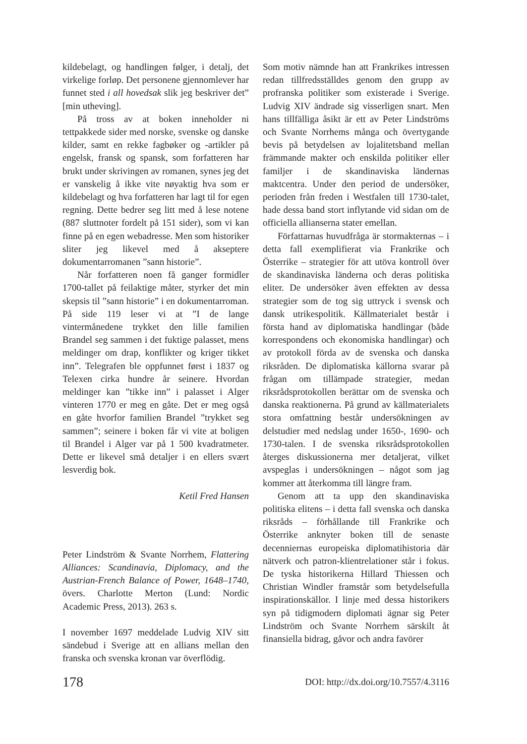kildebelagt, og handlingen følger, i detalj, det virkelige forløp. Det personene gjennomlever har funnet sted i all hovedsak slik jeg beskriver det” [min utheving].
På tross av at boken inneholder ni tettpakkede sider med norske, svenske og danske kilder, samt en rekke fagbøker og -artikler på engelsk, fransk og spansk, som forfatteren har brukt under skrivingen av romanen, synes jeg det er vanskelig å ikke vite nøyaktig hva som er kildebelagt og hva forfatteren har lagt til for egen regning. Dette bedrer seg litt med å lese notene (887 sluttnoter fordelt på 151 sider), som vi kan finne på en egen webadresse. Men som historiker sliter jeg likevel med å akseptere dokumentarromanen ”sann historie”.
Når forfatteren noen få ganger formidler 1700-tallet på feilaktige måter, styrker det min skepsis til ”sann historie” i en dokumentarroman. På side 119 leser vi at ”I de lange vintermånedene trykket den lille familien Brandel seg sammen i det fuktige palasset, mens meldinger om drap, konflikter og kriger tikket inn”. Telegrafen ble oppfunnet først i 1837 og Telexen cirka hundre år seinere. Hvordan meldinger kan ”tikke inn” i palasset i Alger vinteren 1770 er meg en gåte. Det er meg også en gåte hvorfor familien Brandel ”trykket seg sammen”; seinere i boken får vi vite at boligen til Brandel i Alger var på 1 500 kvadratmeter. Dette er likevel små detaljer i en ellers svært lesverdig bok.
Ketil Fred Hansen
Peter Lindström & Svante Norrhem, Flattering Alliances: Scandinavia, Diplomacy, and the Austrian-French Balance of Power, 1648–1740, övers. Charlotte Merton (Lund: Nordic Academic Press, 2013). 263 s.
I november 1697 meddelade Ludvig XIV sitt sändebud i Sverige att en allians mellan den franska och svenska kronan var överflödig.
Som motiv nämnde han att Frankrikes intressen redan tillfredsställdes genom den grupp av profranska politiker som existerade i Sverige. Ludvig XIV ändrade sig visserligen snart. Men hans tillfälliga åsikt är ett av Peter Lindströms och Svante Norrhems många och övertygande bevis på betydelsen av lojalitetsband mellan främmande makter och enskilda politiker eller familjer i de skandinaviska ländernas maktcentra. Under den period de undersöker, perioden från freden i Westfalen till 1730-talet, hade dessa band stort inflytande vid sidan om de officiella allianserna stater emellan.
Författarnas huvudfråga är stormakternas – i detta fall exemplifierat via Frankrike och Österrike – strategier för att utöva kontroll över de skandinaviska länderna och deras politiska eliter. De undersöker även effekten av dessa strategier som de tog sig uttryck i svensk och dansk utrikespolitik. Källmaterialet består i första hand av diplomatiska handlingar (både korrespondens och ekonomiska handlingar) och av protokoll förda av de svenska och danska riksråden. De diplomatiska källorna svarar på frågan om tillämpade strategier, medan riksrådsprotokollen berättar om de svenska och danska reaktionerna. På grund av källmaterialets stora omfattning består undersökningen av delstudier med nedslag under 1650-, 1690- och 1730-talen. I de svenska riksrådsprotokollen återges diskussionerna mer detaljerat, vilket avspeglas i undersökningen – något som jag kommer att återkomma till längre fram.
Genom att ta upp den skandinaviska politiska elitens – i detta fall svenska och danska riksråds – förhållande till Frankrike och Österrike anknyter boken till de senaste decenniernas europeiska diplomatihistoria där nätverk och patron-klientrelationer står i fokus. De tyska historikerna Hillard Thiessen och Christian Windler framstår som betydelsefulla inspirationskällor. I linje med dessa historikers syn på tidigmodern diplomati ägnar sig Peter Lindström och Svante Norrhem särskilt åt finansiella bidrag, gåvor och andra favörer
178 DOI: http://dx.doi.org/10.7557/4.3116